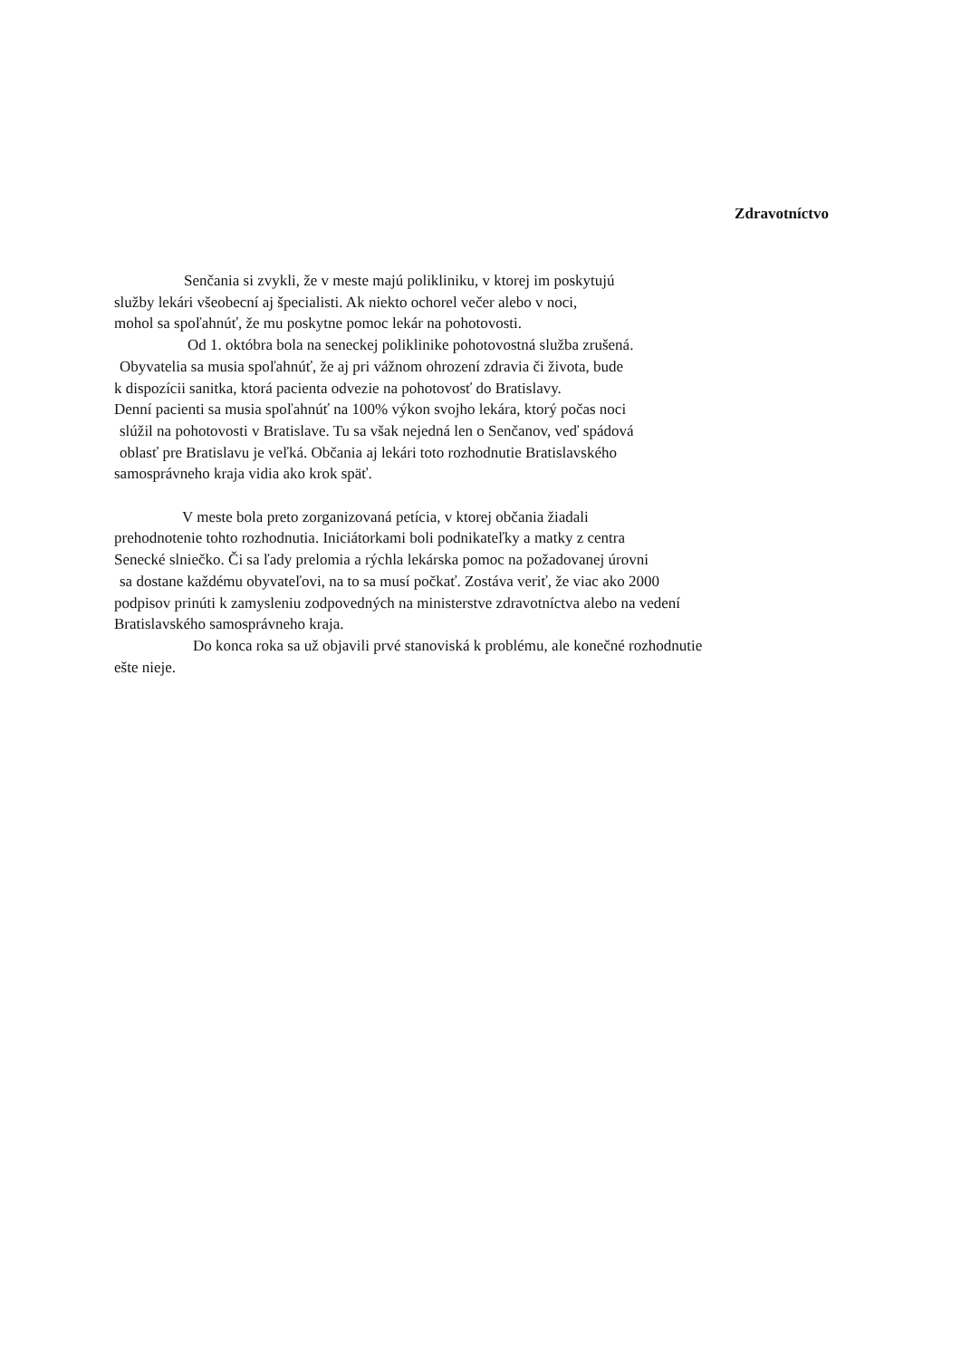Zdravotníctvo
Senčania si zvykli, že v meste majú polikliniku, v ktorej im poskytujú
služby lekári všeobecní aj špecialisti. Ak niekto ochorel večer alebo v noci,
mohol sa spoľahnúť, že mu poskytne pomoc lekár na pohotovosti.
Od 1. októbra bola na seneckej poliklinike pohotovostná služba zrušená.
Obyvatelia sa musia spoľahnúť, že aj pri vážnom ohrození zdravia či života, bude
k dispozícii sanitka, ktorá pacienta odvezie na pohotovosť do Bratislavy.
Denní pacienti sa musia spoľahnúť na 100% výkon svojho lekára, ktorý počas noci
slúžil na pohotovosti v Bratislave. Tu sa však nejedná len o Senčanov, veď spádová
oblasť pre Bratislavu je veľká. Občania aj lekári toto rozhodnutie Bratislavského
samosprávneho kraja vidia ako krok späť.
V meste bola preto zorganizovaná petícia, v ktorej občania žiadali
prehodnotenie tohto rozhodnutia. Iniciátorkami boli podnikateľky a matky z centra
Senecké slniečko. Či sa ľady prelomia a rýchla lekárska pomoc na požadovanej úrovni
sa dostane každému obyvateľovi, na to sa musí počkať. Zostáva veriť, že viac ako 2000
podpisov prinúti k zamysleniu zodpovedných na ministerstve zdravotníctva alebo na vedení
Bratislavského samosprávneho kraja.
Do konca roka sa už objavili prvé stanoviská k problému, ale konečné rozhodnutie
ešte nieje.